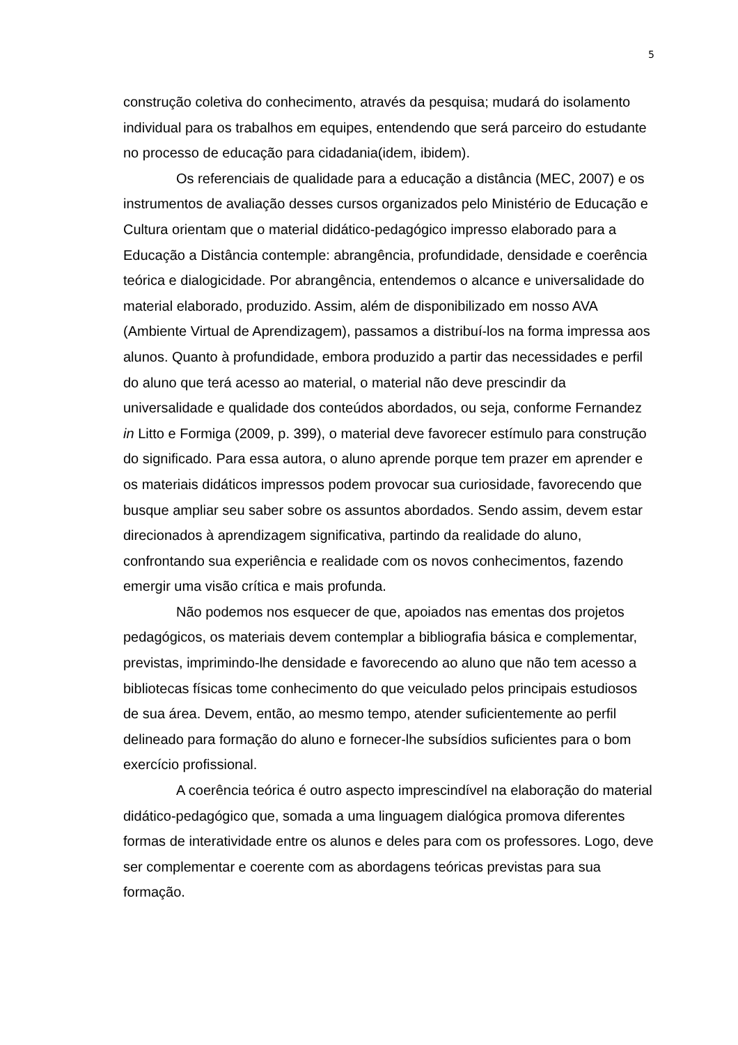5
construção coletiva do conhecimento, através da pesquisa; mudará do isolamento individual para os trabalhos em equipes, entendendo que será parceiro do estudante no processo de educação para cidadania(idem, ibidem).
Os referenciais de qualidade para a educação a distância (MEC, 2007) e os instrumentos de avaliação desses cursos organizados pelo Ministério de Educação e Cultura orientam que o material didático-pedagógico impresso elaborado para a Educação a Distância contemple: abrangência, profundidade, densidade e coerência teórica e dialogicidade. Por abrangência, entendemos o alcance e universalidade do material elaborado, produzido. Assim, além de disponibilizado em nosso AVA (Ambiente Virtual de Aprendizagem), passamos a distribuí-los na forma impressa aos alunos. Quanto à profundidade, embora produzido a partir das necessidades e perfil do aluno que terá acesso ao material, o material não deve prescindir da universalidade e qualidade dos conteúdos abordados, ou seja, conforme Fernandez in Litto e Formiga (2009, p. 399), o material deve favorecer estímulo para construção do significado. Para essa autora, o aluno aprende porque tem prazer em aprender e os materiais didáticos impressos podem provocar sua curiosidade, favorecendo que busque ampliar seu saber sobre os assuntos abordados. Sendo assim, devem estar direcionados à aprendizagem significativa, partindo da realidade do aluno, confrontando sua experiência e realidade com os novos conhecimentos, fazendo emergir uma visão crítica e mais profunda.
Não podemos nos esquecer de que, apoiados nas ementas dos projetos pedagógicos, os materiais devem contemplar a bibliografia básica e complementar, previstas, imprimindo-lhe densidade e favorecendo ao aluno que não tem acesso a bibliotecas físicas tome conhecimento do que veiculado pelos principais estudiosos de sua área. Devem, então, ao mesmo tempo, atender suficientemente ao perfil delineado para formação do aluno e fornecer-lhe subsídios suficientes para o bom exercício profissional.
A coerência teórica é outro aspecto imprescindível na elaboração do material didático-pedagógico que, somada a uma linguagem dialógica promova diferentes formas de interatividade entre os alunos e deles para com os professores. Logo, deve ser complementar e coerente com as abordagens teóricas previstas para sua formação.